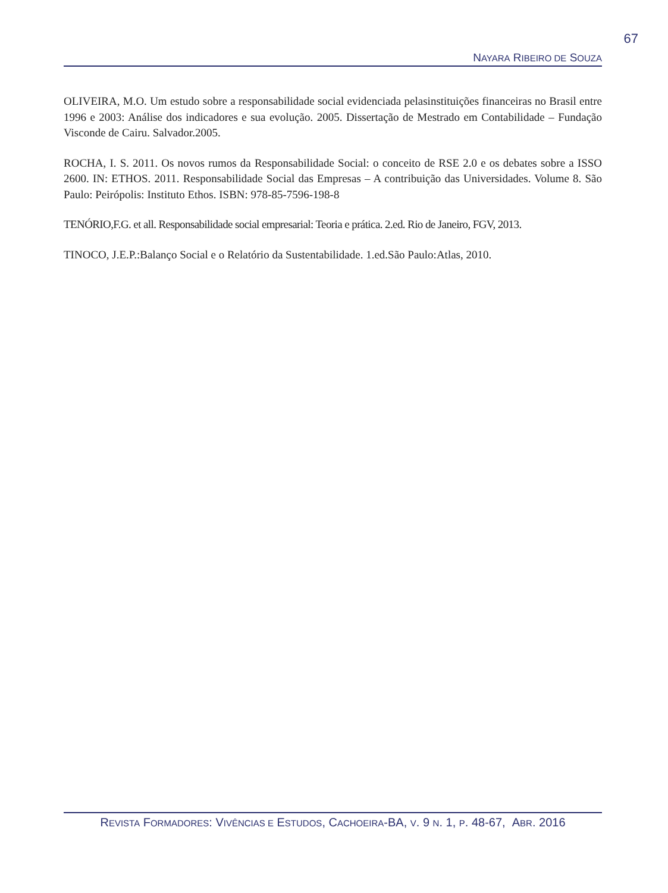67
NAYARA RIBEIRO DE SOUZA
OLIVEIRA, M.O. Um estudo sobre a responsabilidade social evidenciada pelasinstituições financeiras no Brasil entre 1996 e 2003: Análise dos indicadores e sua evolução. 2005. Dissertação de Mestrado em Contabilidade – Fundação Visconde de Cairu. Salvador.2005.
ROCHA, I. S. 2011. Os novos rumos da Responsabilidade Social: o conceito de RSE 2.0 e os debates sobre a ISSO 2600. IN: ETHOS. 2011. Responsabilidade Social das Empresas – A contribuição das Universidades. Volume 8. São Paulo: Peirópolis: Instituto Ethos. ISBN: 978-85-7596-198-8
TENÓRIO,F.G. et all. Responsabilidade social empresarial: Teoria e prática. 2.ed. Rio de Janeiro, FGV, 2013.
TINOCO, J.E.P.:Balanço Social e o Relatório da Sustentabilidade. 1.ed.São Paulo:Atlas, 2010.
REVISTA FORMADORES: VIVÊNCIAS E ESTUDOS, CACHOEIRA-BA, V. 9 N. 1, P. 48-67, ABR. 2016